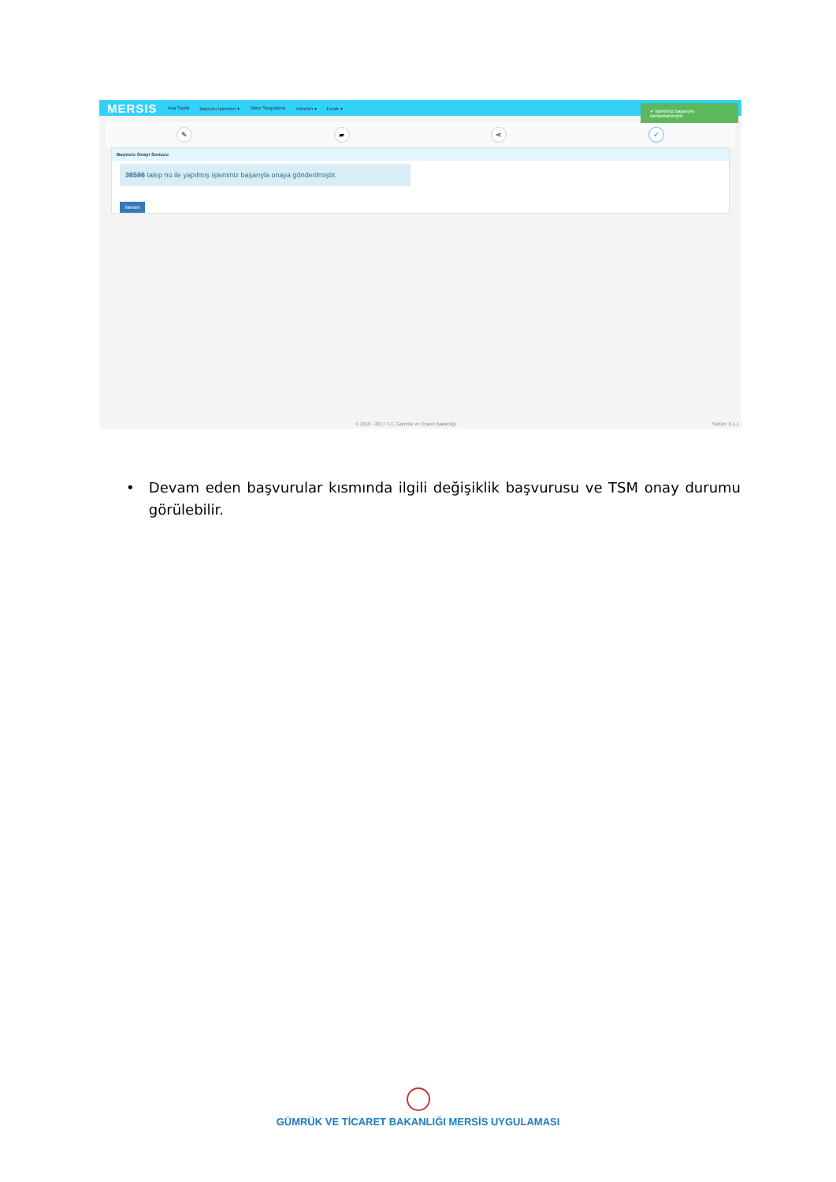MERSIS Ana Sayfa Başvuru İşlemleri ▾ Talep Sorgulama Yönetim ▾ Evrak ▾
✔ İşleminiz başarıyla tamamlanmıştır.
✎ ▰ ⋖ ✔
Başvuru Onayı Sonucu
36586 talep no ile yapılmış işleminiz başarıyla onaya gönderilmiştir.
Tamam
© 2010 - 2017 T.C. Gümrük ve Ticaret Bakanlığı Sürüm: 6.1.1
• Devam eden başvurular kısmında ilgili değişiklik başvurusu ve TSM onay durumu görülebilir.
GÜMRÜK VE TİCARET BAKANLIĞI MERSİS UYGULAMASI